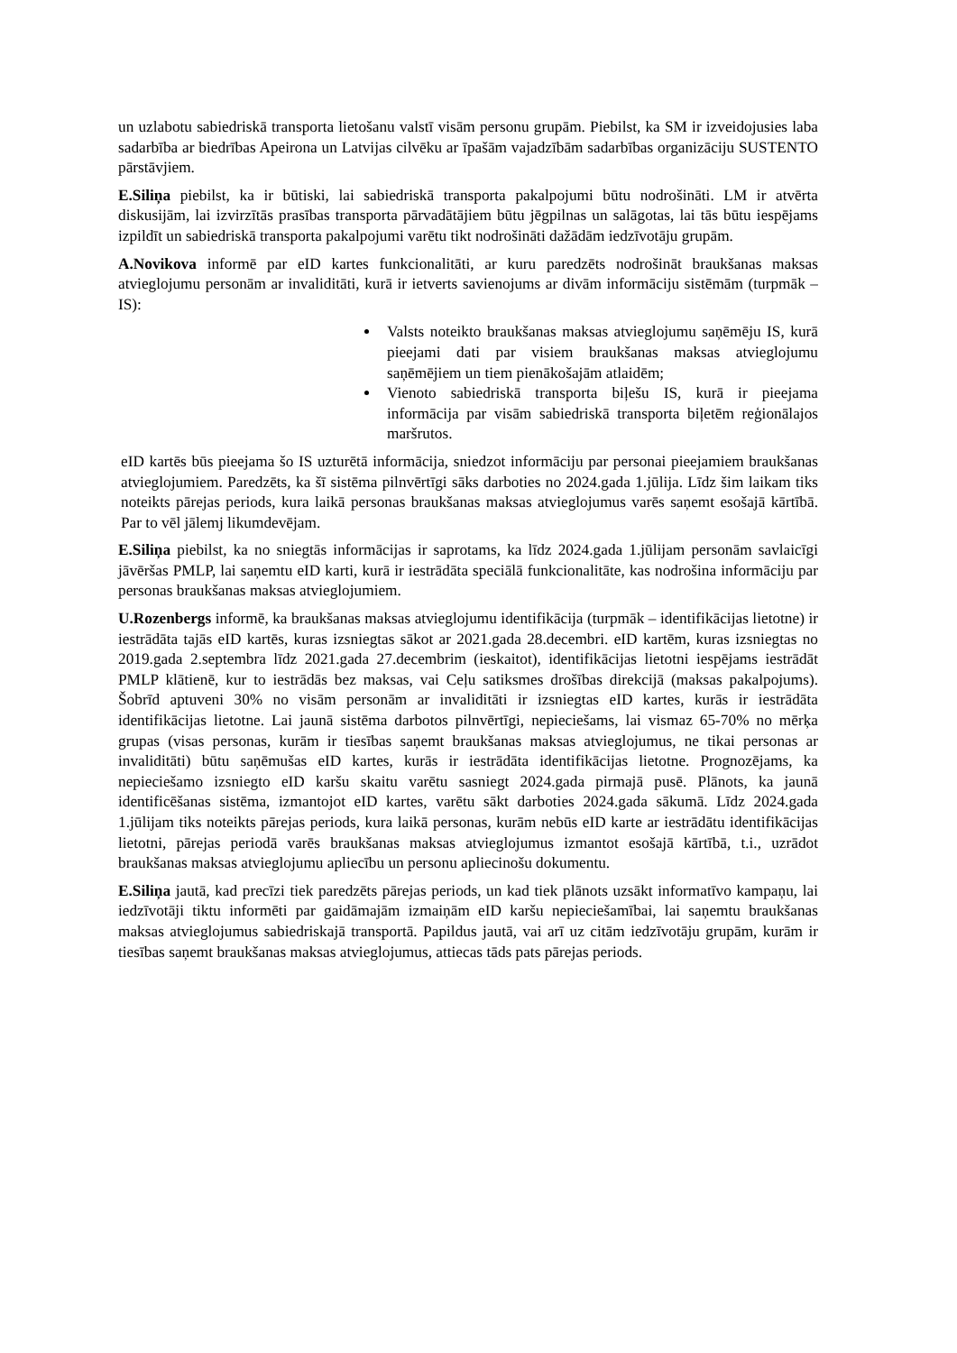un uzlabotu sabiedriskā transporta lietošanu valstī visām personu grupām. Piebilst, ka SM ir izveidojusies laba sadarbība ar biedrības Apeirona un Latvijas cilvēku ar īpašām vajadzībām sadarbības organizāciju SUSTENTO pārstāvjiem.
E.Siliņa piebilst, ka ir būtiski, lai sabiedriskā transporta pakalpojumi būtu nodrošināti. LM ir atvērta diskusijām, lai izvirzītās prasības transporta pārvadātājiem būtu jēgpilnas un salāgotas, lai tās būtu iespējams izpildīt un sabiedriskā transporta pakalpojumi varētu tikt nodrošināti dažādām iedzīvotāju grupām.
A.Novikova informē par eID kartes funkcionalitāti, ar kuru paredzēts nodrošināt braukšanas maksas atvieglojumu personām ar invaliditāti, kurā ir ietverts savienojums ar divām informāciju sistēmām (turpmāk – IS):
Valsts noteikto braukšanas maksas atvieglojumu saņēmēju IS, kurā pieejami dati par visiem braukšanas maksas atvieglojumu saņēmējiem un tiem pienākošajām atlaidēm;
Vienoto sabiedriskā transporta biļešu IS, kurā ir pieejama informācija par visām sabiedriskā transporta biļetēm reģionālajos maršrutos.
eID kartēs būs pieejama šo IS uzturētā informācija, sniedzot informāciju par personai pieejamiem braukšanas atvieglojumiem. Paredzēts, ka šī sistēma pilnvērtīgi sāks darboties no 2024.gada 1.jūlija. Līdz šim laikam tiks noteikts pārejas periods, kura laikā personas braukšanas maksas atvieglojumus varēs saņemt esošajā kārtībā. Par to vēl jālemj likumdevējam.
E.Siliņa piebilst, ka no sniegtās informācijas ir saprotams, ka līdz 2024.gada 1.jūlijam personām savlaicīgi jāvēršas PMLP, lai saņemtu eID karti, kurā ir iestrādāta speciālā funkcionalitāte, kas nodrošina informāciju par personas braukšanas maksas atvieglojumiem.
U.Rozenbergs informē, ka braukšanas maksas atvieglojumu identifikācija (turpmāk – identifikācijas lietotne) ir iestrādāta tajās eID kartēs, kuras izsniegtas sākot ar 2021.gada 28.decembri. eID kartēm, kuras izsniegtas no 2019.gada 2.septembra līdz 2021.gada 27.decembrim (ieskaitot), identifikācijas lietotni iespējams iestrādāt PMLP klātienē, kur to iestrādās bez maksas, vai Ceļu satiksmes drošības direkcijā (maksas pakalpojums). Šobrīd aptuveni 30% no visām personām ar invaliditāti ir izsniegtas eID kartes, kurās ir iestrādāta identifikācijas lietotne. Lai jaunā sistēma darbotos pilnvērtīgi, nepieciešams, lai vismaz 65-70% no mērķa grupas (visas personas, kurām ir tiesības saņemt braukšanas maksas atvieglojumus, ne tikai personas ar invaliditāti) būtu saņēmušas eID kartes, kurās ir iestrādāta identifikācijas lietotne. Prognozējams, ka nepieciešamo izsniegto eID karšu skaitu varētu sasniegt 2024.gada pirmajā pusē. Plānots, ka jaunā identificēšanas sistēma, izmantojot eID kartes, varētu sākt darboties 2024.gada sākumā. Līdz 2024.gada 1.jūlijam tiks noteikts pārejas periods, kura laikā personas, kurām nebūs eID karte ar iestrādātu identifikācijas lietotni, pārejas periodā varēs braukšanas maksas atvieglojumus izmantot esošajā kārtībā, t.i., uzrādot braukšanas maksas atvieglojumu apliecību un personu apliecinošu dokumentu.
E.Siliņa jautā, kad precīzi tiek paredzēts pārejas periods, un kad tiek plānots uzsākt informatīvo kampaņu, lai iedzīvotāji tiktu informēti par gaidāmajām izmaiņām eID karšu nepieciešamībai, lai saņemtu braukšanas maksas atvieglojumus sabiedriskajā transportā. Papildus jautā, vai arī uz citām iedzīvotāju grupām, kurām ir tiesības saņemt braukšanas maksas atvieglojumus, attiecas tāds pats pārejas periods.